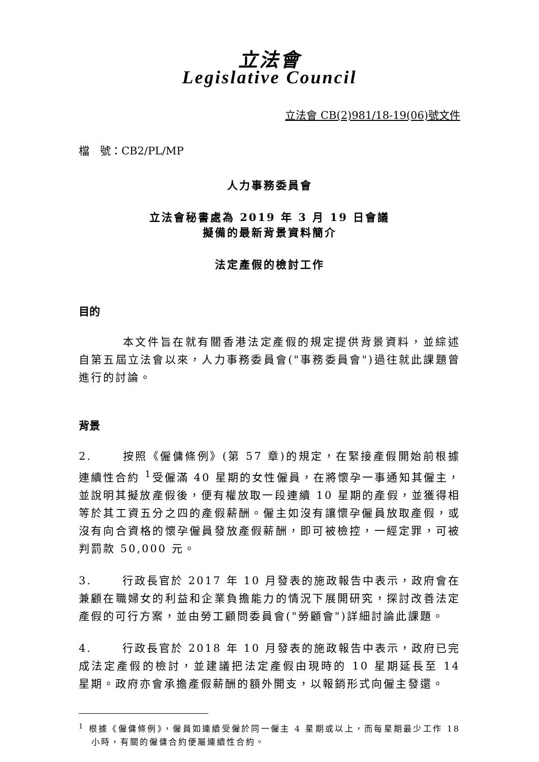立法會
Legislative Council
立法會 CB(2)981/18-19(06)號文件
檔　號：CB2/PL/MP
人力事務委員會
立法會秘書處為 2019 年 3 月 19 日會議
擬備的最新背景資料簡介
法定產假的檢討工作
目的
本文件旨在就有關香港法定產假的規定提供背景資料，並綜述自第五屆立法會以來，人力事務委員會("事務委員會")過往就此課題曾進行的討論。
背景
2. 按照《僱傭條例》(第 57 章)的規定，在緊接產假開始前根據連續性合約 <sup>1</sup>受僱滿 40 星期的女性僱員，在將懷孕一事通知其僱主，並說明其擬放產假後，便有權放取一段連續 10 星期的產假，並獲得相等於其工資五分之四的產假薪酬。僱主如沒有讓懷孕僱員放取產假，或沒有向合資格的懷孕僱員發放產假薪酬，即可被檢控，一經定罪，可被判罰款 50,000 元。
3. 行政長官於 2017 年 10 月發表的施政報告中表示，政府會在兼顧在職婦女的利益和企業負擔能力的情況下展開研究，探討改善法定產假的可行方案，並由勞工顧問委員會("勞顧會")詳細討論此課題。
4. 行政長官於 2018 年 10 月發表的施政報告中表示，政府已完成法定產假的檢討，並建議把法定產假由現時的 10 星期延長至 14 星期。政府亦會承擔產假薪酬的額外開支，以報銷形式向僱主發還。
<sup>1</sup> 根據《僱傭條例》，僱員如連續受僱於同一僱主 4 星期或以上，而每星期最少工作 18 小時，有關的僱傭合約便屬連續性合約。